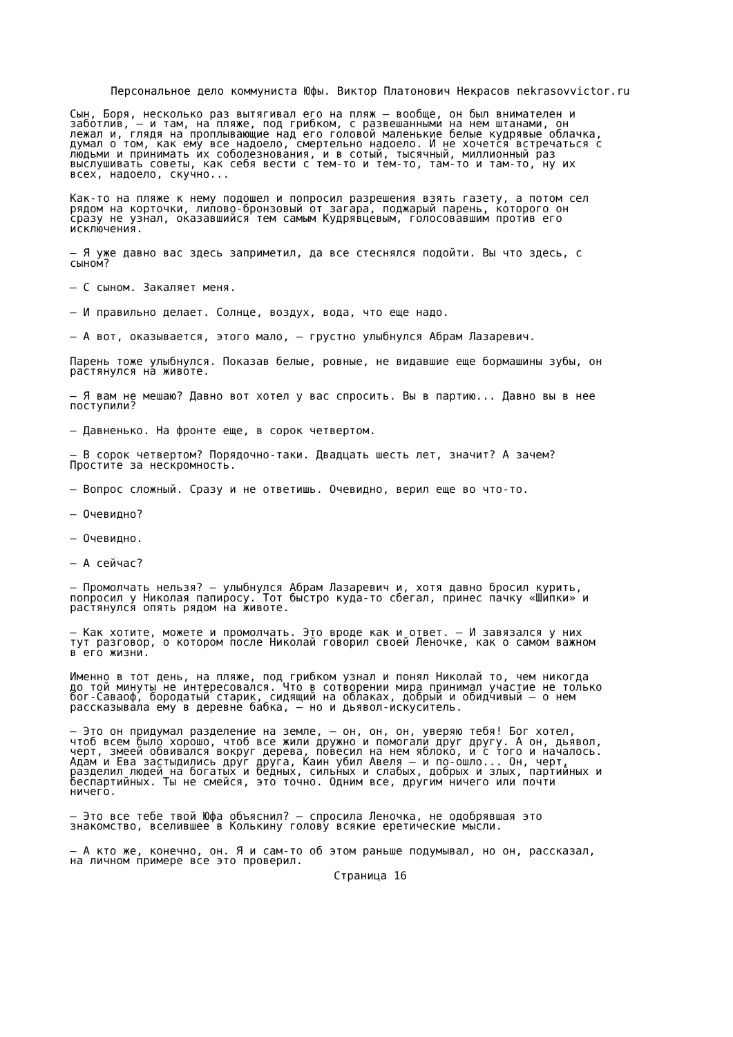Персональное дело коммуниста Юфы. Виктор Платонович Некрасов nekrasovvictor.ru
Сын, Боря, несколько раз вытягивал его на пляж — вообще, он был внимателен и заботлив, — и там, на пляже, под грибком, с развешанными на нем штанами, он лежал и, глядя на проплывающие над его головой маленькие белые кудрявые облачка, думал о том, как ему все надоело, смертельно надоело. И не хочется встречаться с людьми и принимать их соболезнования, и в сотый, тысячный, миллионный раз выслушивать советы, как себя вести с тем-то и тем-то, там-то и там-то, ну их всех, надоело, скучно...
Как-то на пляже к нему подошел и попросил разрешения взять газету, а потом сел рядом на корточки, лилово-бронзовый от загара, поджарый парень, которого он сразу не узнал, оказавшийся тем самым Кудрявцевым, голосовавшим против его исключения.
— Я уже давно вас здесь заприметил, да все стеснялся подойти. Вы что здесь, с сыном?
— С сыном. Закаляет меня.
— И правильно делает. Солнце, воздух, вода, что еще надо.
— А вот, оказывается, этого мало, — грустно улыбнулся Абрам Лазаревич.
Парень тоже улыбнулся. Показав белые, ровные, не видавшие еще бормашины зубы, он растянулся на животе.
— Я вам не мешаю? Давно вот хотел у вас спросить. Вы в партию... Давно вы в нее поступили?
— Давненько. На фронте еще, в сорок четвертом.
— В сорок четвертом? Порядочно-таки. Двадцать шесть лет, значит? А зачем? Простите за нескромность.
— Вопрос сложный. Сразу и не ответишь. Очевидно, верил еще во что-то.
— Очевидно?
— Очевидно.
— А сейчас?
— Промолчать нельзя? — улыбнулся Абрам Лазаревич и, хотя давно бросил курить, попросил у Николая папиросу. Тот быстро куда-то сбегал, принес пачку «Шипки» и растянулся опять рядом на животе.
— Как хотите, можете и промолчать. Это вроде как и ответ. — И завязался у них тут разговор, о котором после Николай говорил своей Леночке, как о самом важном в его жизни.
Именно в тот день, на пляже, под грибком узнал и понял Николай то, чем никогда до той минуты не интересовался. Что в сотворении мира принимал участие не только бог-Саваоф, бородатый старик, сидящий на облаках, добрый и обидчивый — о нем рассказывала ему в деревне бабка, — но и дьявол-искуситель.
— Это он придумал разделение на земле, — он, он, он, уверяю тебя! Бог хотел, чтоб всем было хорошо, чтоб все жили дружно и помогали друг другу. А он, дьявол, черт, змеей обвивался вокруг дерева, повесил на нем яблоко, и с того и началось. Адам и Ева застыдились друг друга, Каин убил Авеля — и по-ошло... Он, черт, разделил людей на богатых и бедных, сильных и слабых, добрых и злых, партийных и беспартийных. Ты не смейся, это точно. Одним все, другим ничего или почти ничего.
— Это все тебе твой Юфа объяснил? — спросила Леночка, не одобрявшая это знакомство, вселившее в Колькину голову всякие еретические мысли.
— А кто же, конечно, он. Я и сам-то об этом раньше подумывал, но он, рассказал, на личном примере все это проверил.
Страница 16